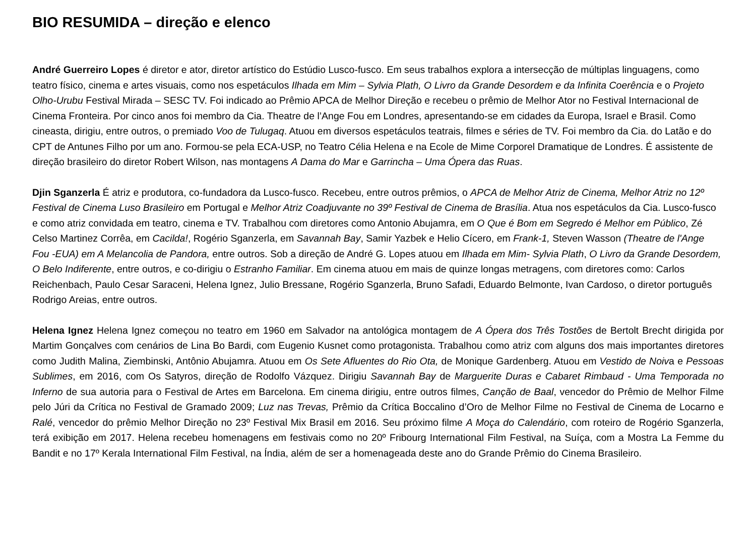BIO RESUMIDA – direção e elenco
André Guerreiro Lopes é diretor e ator, diretor artístico do Estúdio Lusco-fusco. Em seus trabalhos explora a intersecção de múltiplas linguagens, como teatro físico, cinema e artes visuais, como nos espetáculos Ilhada em Mim – Sylvia Plath, O Livro da Grande Desordem e da Infinita Coerência e o Projeto Olho-Urubu Festival Mirada – SESC TV. Foi indicado ao Prêmio APCA de Melhor Direção e recebeu o prêmio de Melhor Ator no Festival Internacional de Cinema Fronteira. Por cinco anos foi membro da Cia. Theatre de l’Ange Fou em Londres, apresentando-se em cidades da Europa, Israel e Brasil. Como cineasta, dirigiu, entre outros, o premiado Voo de Tulugaq. Atuou em diversos espetáculos teatrais, filmes e séries de TV. Foi membro da Cia. do Latão e do CPT de Antunes Filho por um ano. Formou-se pela ECA-USP, no Teatro Célia Helena e na Ecole de Mime Corporel Dramatique de Londres. É assistente de direção brasileiro do diretor Robert Wilson, nas montagens A Dama do Mar e Garrincha – Uma Ópera das Ruas.
Djin Sganzerla É atriz e produtora, co-fundadora da Lusco-fusco. Recebeu, entre outros prêmios, o APCA de Melhor Atriz de Cinema, Melhor Atriz no 12º Festival de Cinema Luso Brasileiro em Portugal e Melhor Atriz Coadjuvante no 39º Festival de Cinema de Brasília. Atua nos espetáculos da Cia. Lusco-fusco e como atriz convidada em teatro, cinema e TV. Trabalhou com diretores como Antonio Abujamra, em O Que é Bom em Segredo é Melhor em Público, Zé Celso Martinez Corrêa, em Cacilda!, Rogério Sganzerla, em Savannah Bay, Samir Yazbek e Helio Cícero, em Frank-1, Steven Wasson (Theatre de l'Ange Fou -EUA) em A Melancolia de Pandora, entre outros. Sob a direção de André G. Lopes atuou em Ilhada em Mim- Sylvia Plath, O Livro da Grande Desordem, O Belo Indiferente, entre outros, e co-dirigiu o Estranho Familiar. Em cinema atuou em mais de quinze longas metragens, com diretores como: Carlos Reichenbach, Paulo Cesar Saraceni, Helena Ignez, Julio Bressane, Rogério Sganzerla, Bruno Safadi, Eduardo Belmonte, Ivan Cardoso, o diretor português Rodrigo Areias, entre outros.
Helena Ignez Helena Ignez começou no teatro em 1960 em Salvador na antológica montagem de A Ópera dos Três Tostões de Bertolt Brecht dirigida por Martim Gonçalves com cenários de Lina Bo Bardi, com Eugenio Kusnet como protagonista. Trabalhou como atriz com alguns dos mais importantes diretores como Judith Malina, Ziembinski, Antônio Abujamra. Atuou em Os Sete Afluentes do Rio Ota, de Monique Gardenberg. Atuou em Vestido de Noiva e Pessoas Sublimes, em 2016, com Os Satyros, direção de Rodolfo Vázquez. Dirigiu Savannah Bay de Marguerite Duras e Cabaret Rimbaud - Uma Temporada no Inferno de sua autoria para o Festival de Artes em Barcelona. Em cinema dirigiu, entre outros filmes, Canção de Baal, vencedor do Prêmio de Melhor Filme pelo Júri da Crítica no Festival de Gramado 2009; Luz nas Trevas, Prêmio da Crítica Boccalino d’Oro de Melhor Filme no Festival de Cinema de Locarno e Ralé, vencedor do prêmio Melhor Direção no 23º Festival Mix Brasil em 2016. Seu próximo filme A Moça do Calendário, com roteiro de Rogério Sganzerla, terá exibição em 2017. Helena recebeu homenagens em festivais como no 20º Fribourg International Film Festival, na Suíça, com a Mostra La Femme du Bandit e no 17º Kerala International Film Festival, na Índia, além de ser a homenageada deste ano do Grande Prêmio do Cinema Brasileiro.